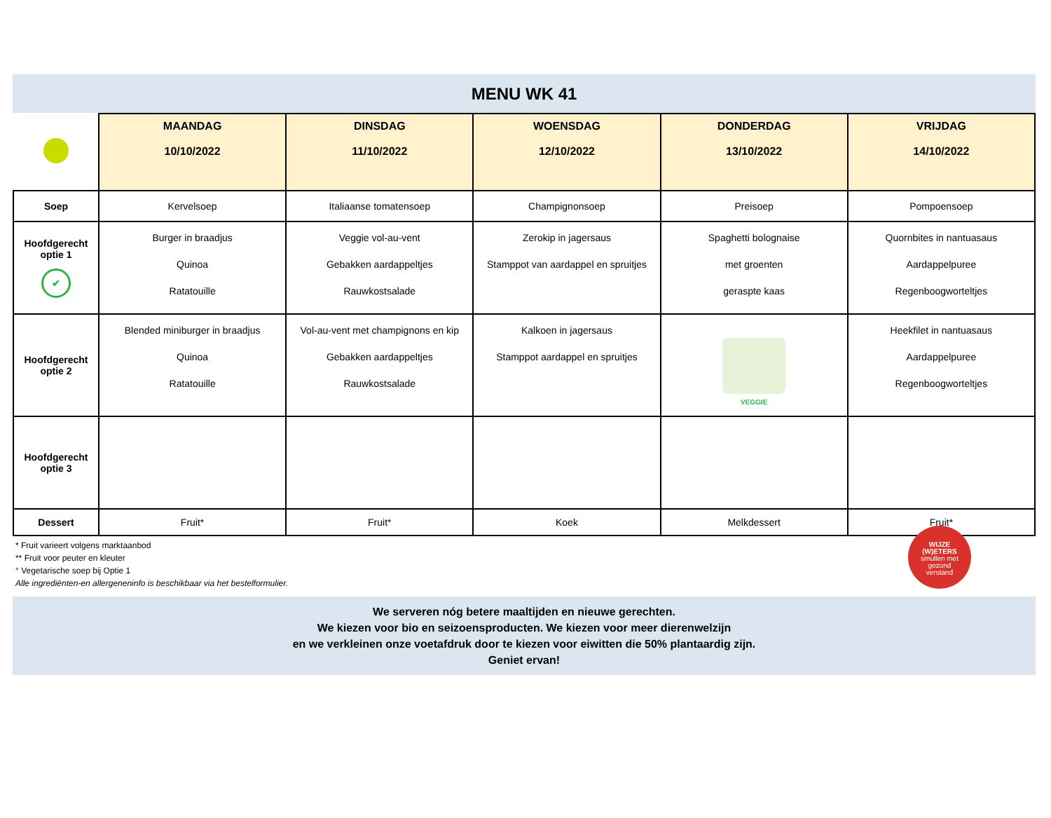MENU WK 41
| | MAANDAG 10/10/2022 | DINSDAG 11/10/2022 | WOENSDAG 12/10/2022 | DONDERDAG 13/10/2022 | VRIJDAG 14/10/2022 |
| --- | --- | --- | --- | --- | --- |
| Soep | Kervelsoep | Italiaanse tomatensoep | Champignonsoep | Preisoep | Pompoensoep |
| Hoofdgerecht optie 1 ✔ | Burger in braadjus Quinoa Ratatouille | Veggie vol-au-vent Gebakken aardappeltjes Rauwkostsalade | Zerokip in jagersaus Stamppot van aardappel en spruitjes | Spaghetti bolognaise met groenten geraspte kaas | Quornbites in nantuasaus Aardappelpuree Regenboogworteltjes |
| Hoofdgerecht optie 2 | Blended miniburger in braadjus Quinoa Ratatouille | Vol-au-vent met champignons en kip Gebakken aardappeltjes Rauwkostsalade | Kalkoen in jagersaus Stamppot aardappel en spruitjes | VEGGIE | Heekfilet in nantuasaus Aardappelpuree Regenboogworteltjes |
| Hoofdgerecht optie 3 | | | | | |
| Dessert | Fruit* | Fruit* | Koek | Melkdessert | Fruit* |
* Fruit varieert volgens marktaanbod
** Fruit voor peuter en kleuter
° Vegetarische soep bij Optie 1
Alle ingrediënten-en allergeneninfo is beschikbaar via het bestelformulier.
WIJZE
(W)ETERS
smullen met
gezond
verstand
We serveren nóg betere maaltijden en nieuwe gerechten.
We kiezen voor bio en seizoensproducten. We kiezen voor meer dierenwelzijn
en we verkleinen onze voetafdruk door te kiezen voor eiwitten die 50% plantaardig zijn.
Geniet ervan!